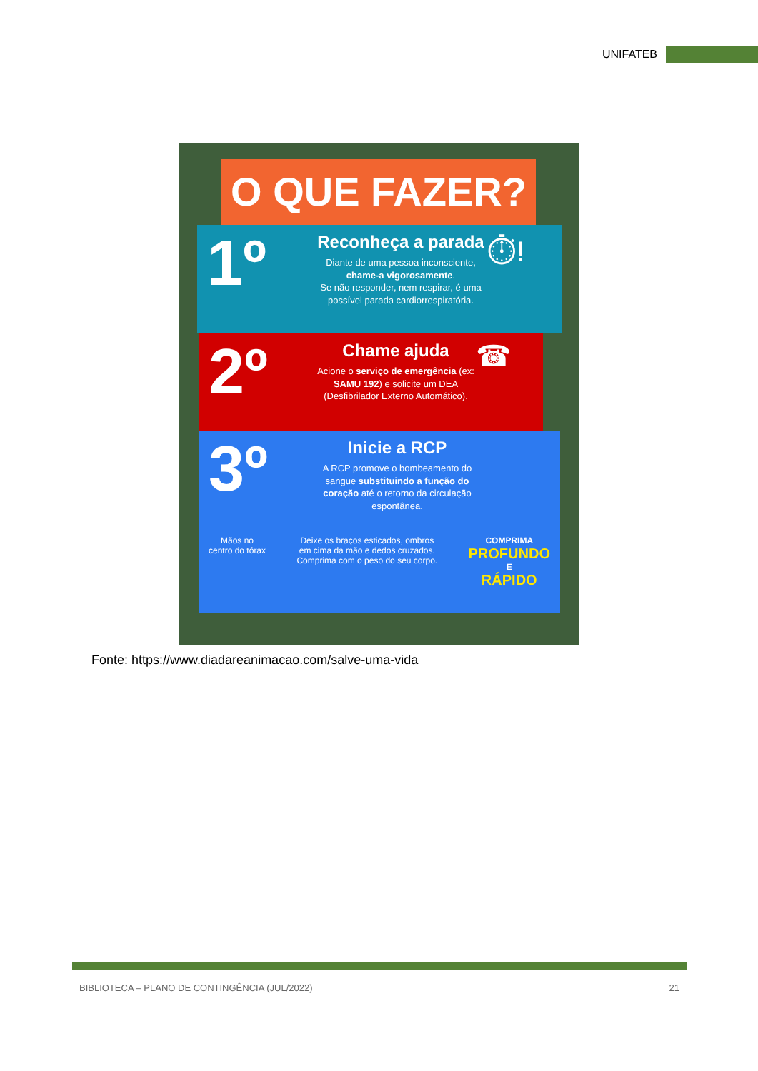UNIFATEB
O QUE FAZER?
1º
Reconheça a parada
Diante de uma pessoa inconsciente, chame-a vigorosamente.
Se não responder, nem respirar, é uma possível parada cardiorrespiratória.
⏱!
2º
Chame ajuda
Acione o serviço de emergência (ex: SAMU 192) e solicite um DEA (Desfibrilador Externo Automático).
☎
3º
Inicie a RCP
A RCP promove o bombeamento do sangue substituindo a função do coração até o retorno da circulação espontânea.
Mãos no
centro do tórax
Deixe os braços esticados, ombros
em cima da mão e dedos cruzados.
Comprima com o peso do seu corpo.
COMPRIMA
PROFUNDO
E
RÁPIDO
Fonte: https://www.diadareanimacao.com/salve-uma-vida
BIBLIOTECA – PLANO DE CONTINGÊNCIA (JUL/2022) 21